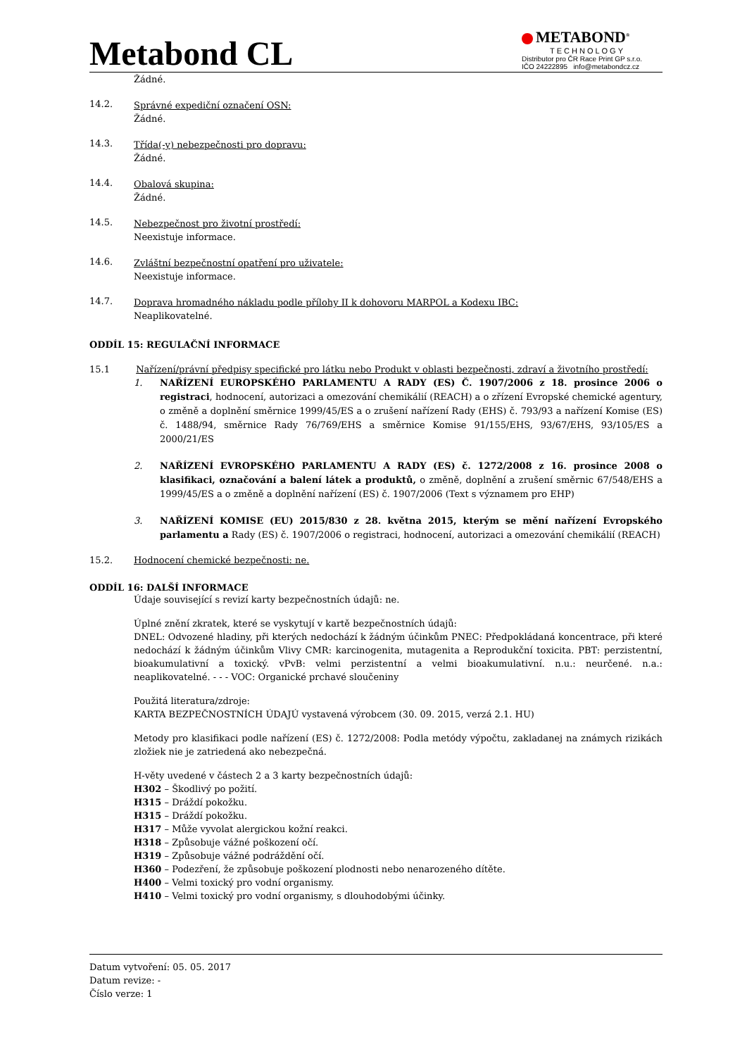Metabond CL
METABOND<sup>®</sup>
TECHNOLOGY
Distributor pro ČR Race Print GP s.r.o.
IČO 24222895 info@metabondcz.cz
Žádné.
14.2.
Správné expediční označení OSN:
Žádné.
14.3.
Třída(-y) nebezpečnosti pro dopravu:
Žádné.
14.4.
Obalová skupina:
Žádné.
14.5.
Nebezpečnost pro životní prostředí:
Neexistuje informace.
14.6.
Zvláštní bezpečnostní opatření pro uživatele:
Neexistuje informace.
14.7.
Doprava hromadného nákladu podle přílohy II k dohovoru MARPOL a Kodexu IBC:
Neaplikovatelné.
ODDÍL 15: REGULAČNÍ INFORMACE
15.1 Nařízení/právní předpisy specifické pro látku nebo Produkt v oblasti bezpečnosti, zdraví a životního prostředí:
1. NAŘÍZENÍ EUROPSKÉHO PARLAMENTU A RADY (ES) Č. 1907/2006 z 18. prosince 2006 o registraci, hodnocení, autorizaci a omezování chemikálií (REACH) a o zřízení Evropské chemické agentury, o změně a doplnění směrnice 1999/45/ES a o zrušení nařízení Rady (EHS) č. 793/93 a nařízení Komise (ES) č. 1488/94, směrnice Rady 76/769/EHS a směrnice Komise 91/155/EHS, 93/67/EHS, 93/105/ES a 2000/21/ES
2. NAŘÍZENÍ EVROPSKÉHO PARLAMENTU A RADY (ES) č. 1272/2008 z 16. prosince 2008 o klasifikaci, označování a balení látek a produktů, o změně, doplnění a zrušení směrnic 67/548/EHS a 1999/45/ES a o změně a doplnění nařízení (ES) č. 1907/2006 (Text s významem pro EHP)
3. NAŘÍZENÍ KOMISE (EU) 2015/830 z 28. května 2015, kterým se mění nařízení Evropského parlamentu a Rady (ES) č. 1907/2006 o registraci, hodnocení, autorizaci a omezování chemikálií (REACH)
15.2. Hodnocení chemické bezpečnosti: ne.
ODDÍL 16: DALŠÍ INFORMACE
Údaje související s revizí karty bezpečnostních údajů: ne.
Úplné znění zkratek, které se vyskytují v kartě bezpečnostních údajů:
DNEL: Odvozené hladiny, při kterých nedochází k žádným účinkům PNEC: Předpokládaná koncentrace, při které nedochází k žádným účinkům Vlivy CMR: karcinogenita, mutagenita a Reprodukční toxicita. PBT: perzistentní, bioakumulativní a toxický. vPvB: velmi perzistentní a velmi bioakumulativní. n.u.: neurčené. n.a.: neaplikovatelné. - - - VOC: Organické prchavé sloučeniny
Použitá literatura/zdroje:
KARTA BEZPEČNOSTNÍCH ÚDAJÚ vystavená výrobcem (30. 09. 2015, verzá 2.1. HU)
Metody pro klasifikaci podle nařízení (ES) č. 1272/2008: Podla metódy výpočtu, zakladanej na známych rizikách zložiek nie je zatriedená ako nebezpečná.
H-věty uvedené v částech 2 a 3 karty bezpečnostních údajů:
H302 – Škodlivý po požití.
H315 – Dráždí pokožku.
H315 – Dráždí pokožku.
H317 – Může vyvolat alergickou kožní reakci.
H318 – Způsobuje vážné poškození očí.
H319 – Způsobuje vážné podráždění očí.
H360 – Podezření, že způsobuje poškození plodnosti nebo nenarozeného dítěte.
H400 – Velmi toxický pro vodní organismy.
H410 – Velmi toxický pro vodní organismy, s dlouhodobými účinky.
Datum vytvoření: 05. 05. 2017
Datum revize: -
Číslo verze: 1